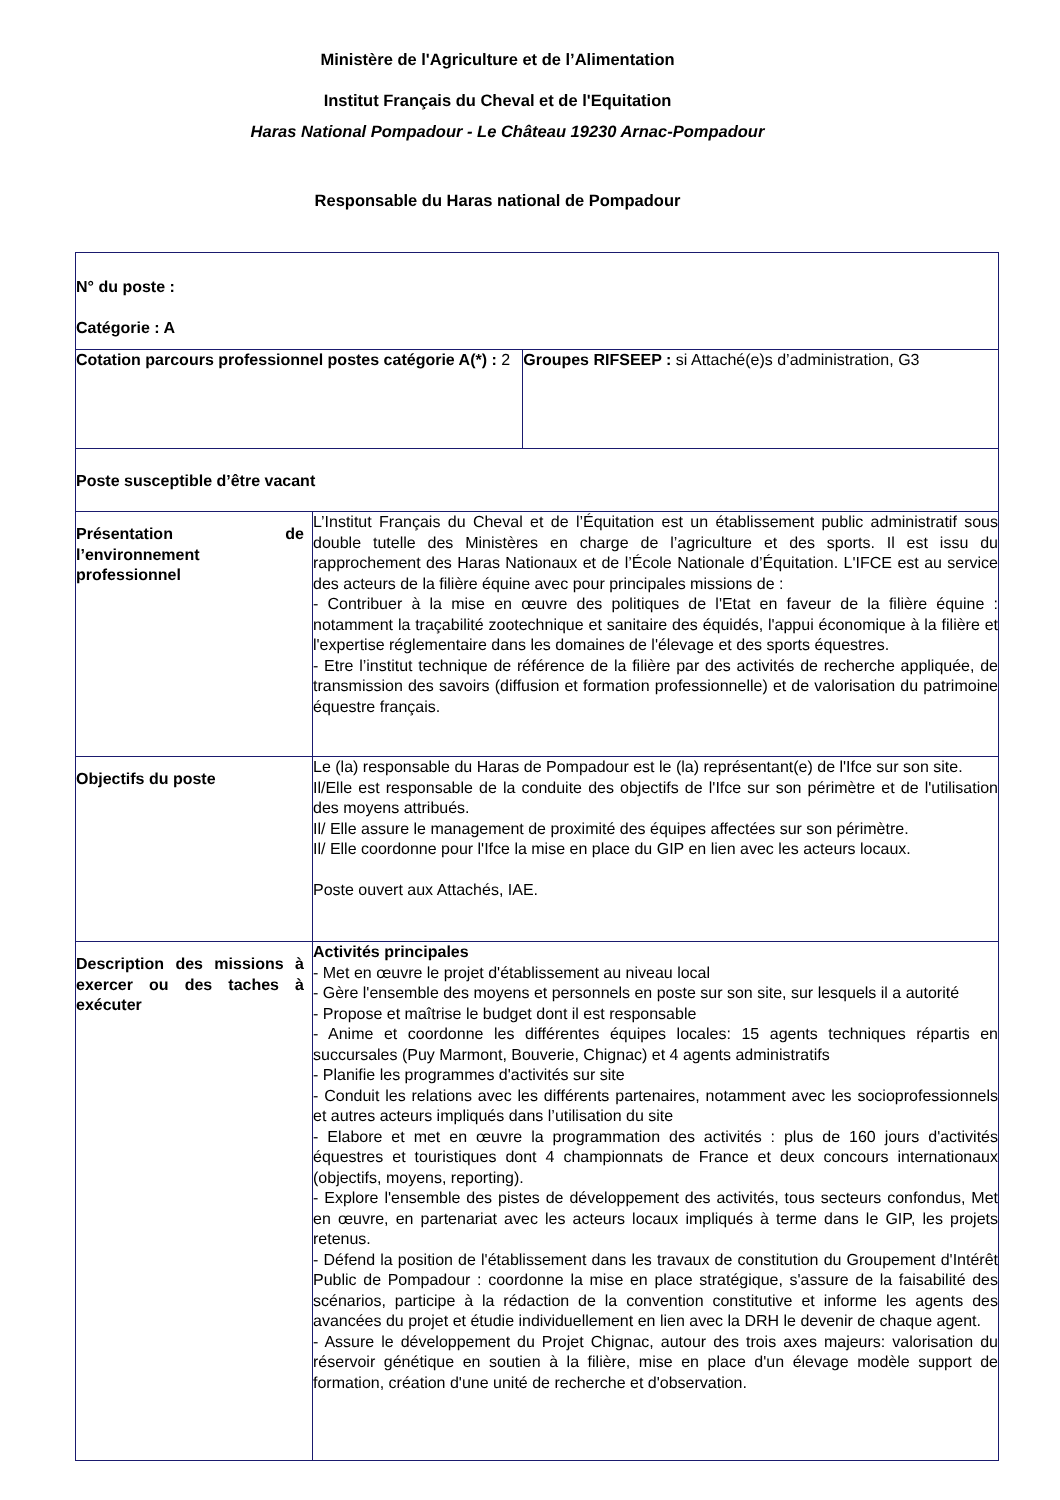Ministère de l'Agriculture et de l’Alimentation
Institut Français du Cheval et de l'Equitation
Haras National Pompadour - Le Château 19230 Arnac-Pompadour
Responsable du Haras national de Pompadour
| N° du poste : Catégorie : A | | |
| Cotation parcours professionnel postes catégorie A(*) : 2 | | Groupes RIFSEEP : si Attaché(e)s d’administration, G3 |
| Poste susceptible d’être vacant | | |
| Présentation de l’environnement professionnel | L’Institut Français du Cheval et de l’Équitation est un établissement public administratif sous double tutelle des Ministères en charge de l’agriculture et des sports. Il est issu du rapprochement des Haras Nationaux et de l’École Nationale d’Équitation. L'IFCE est au service des acteurs de la filière équine avec pour principales missions de : - Contribuer à la mise en œuvre des politiques de l'Etat en faveur de la filière équine : notamment la traçabilité zootechnique et sanitaire des équidés, l'appui économique à la filière et l'expertise réglementaire dans les domaines de l'élevage et des sports équestres. - Etre l’institut technique de référence de la filière par des activités de recherche appliquée, de transmission des savoirs (diffusion et formation professionnelle) et de valorisation du patrimoine équestre français. | |
| Objectifs du poste | Le (la) responsable du Haras de Pompadour est le (la) représentant(e) de l'Ifce sur son site. Il/Elle est responsable de la conduite des objectifs de l'Ifce sur son périmètre et de l'utilisation des moyens attribués. Il/ Elle assure le management de proximité des équipes affectées sur son périmètre. Il/ Elle coordonne pour l'Ifce la mise en place du GIP en lien avec les acteurs locaux. Poste ouvert aux Attachés, IAE. | |
| Description des missions à exercer ou des taches à exécuter | Activités principales - Met en œuvre le projet d'établissement au niveau local - Gère l'ensemble des moyens et personnels en poste sur son site, sur lesquels il a autorité - Propose et maîtrise le budget dont il est responsable - Anime et coordonne les différentes équipes locales: 15 agents techniques répartis en succursales (Puy Marmont, Bouverie, Chignac) et 4 agents administratifs - Planifie les programmes d'activités sur site - Conduit les relations avec les différents partenaires, notamment avec les socioprofessionnels et autres acteurs impliqués dans l’utilisation du site - Elabore et met en œuvre la programmation des activités : plus de 160 jours d'activités équestres et touristiques dont 4 championnats de France et deux concours internationaux (objectifs, moyens, reporting). - Explore l'ensemble des pistes de développement des activités, tous secteurs confondus, Met en œuvre, en partenariat avec les acteurs locaux impliqués à terme dans le GIP, les projets retenus. - Défend la position de l'établissement dans les travaux de constitution du Groupement d'Intérêt Public de Pompadour : coordonne la mise en place stratégique, s'assure de la faisabilité des scénarios, participe à la rédaction de la convention constitutive et informe les agents des avancées du projet et étudie individuellement en lien avec la DRH le devenir de chaque agent. - Assure le développement du Projet Chignac, autour des trois axes majeurs: valorisation du réservoir génétique en soutien à la filière, mise en place d'un élevage modèle support de formation, création d'une unité de recherche et d'observation. | |